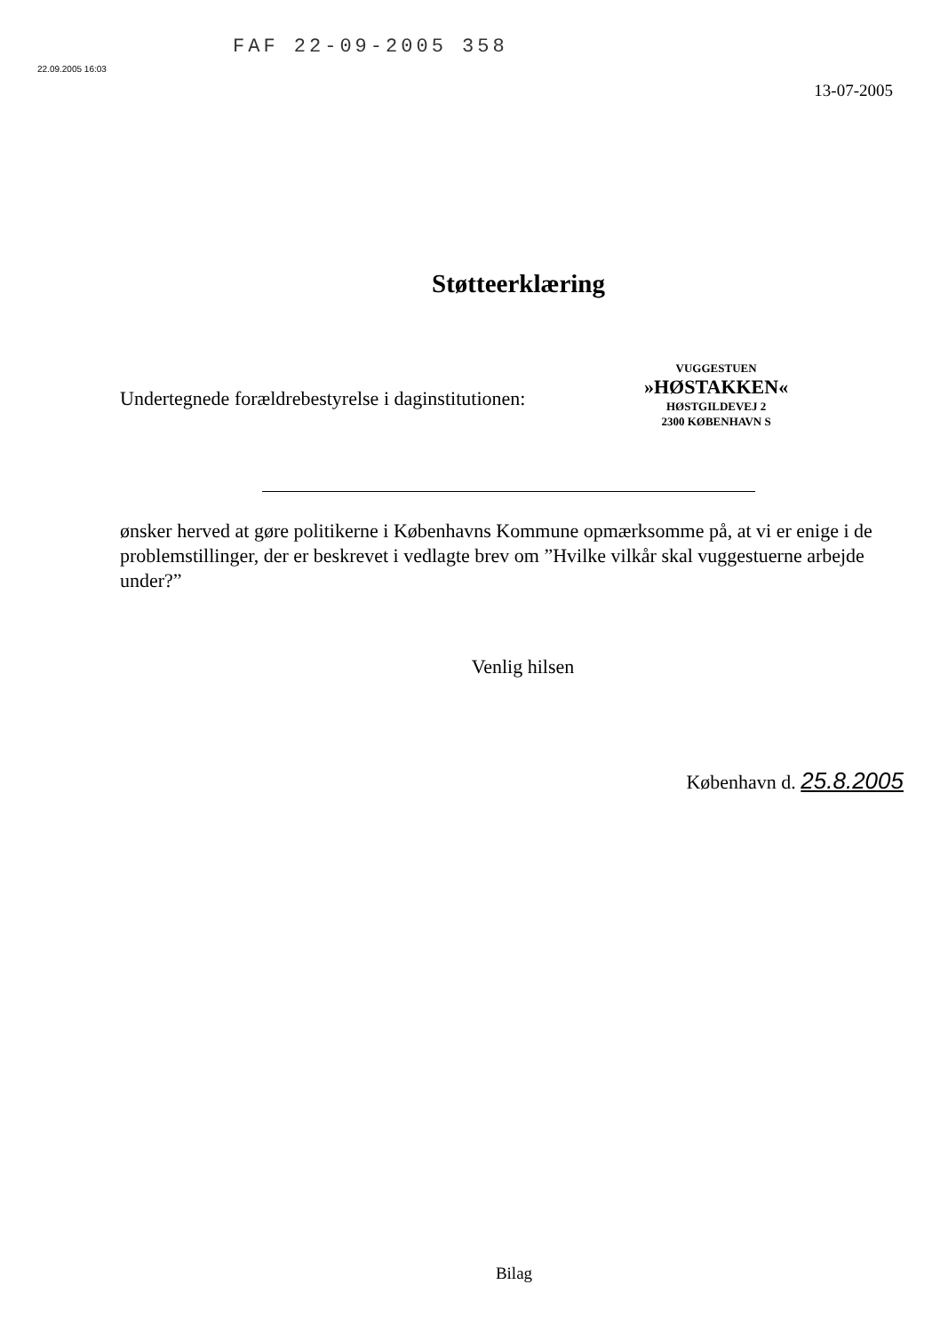22.09.2005 16:03
FAF 22-09-2005 358
13-07-2005
Støtteerklæring
Undertegnede forældrebestyrelse i daginstitutionen:
VUGGESTUEN
»HØSTAKKEN«
HØSTGILDEVEJ 2
2300 KØBENHAVN S
ønsker herved at gøre politikerne i Københavns Kommune opmærksomme på, at vi er enige i de problemstillinger, der er beskrevet i vedlagte brev om ”Hvilke vilkår skal vuggestuerne arbejde under?”
Venlig hilsen
København d. 25.8.2005
Bilag